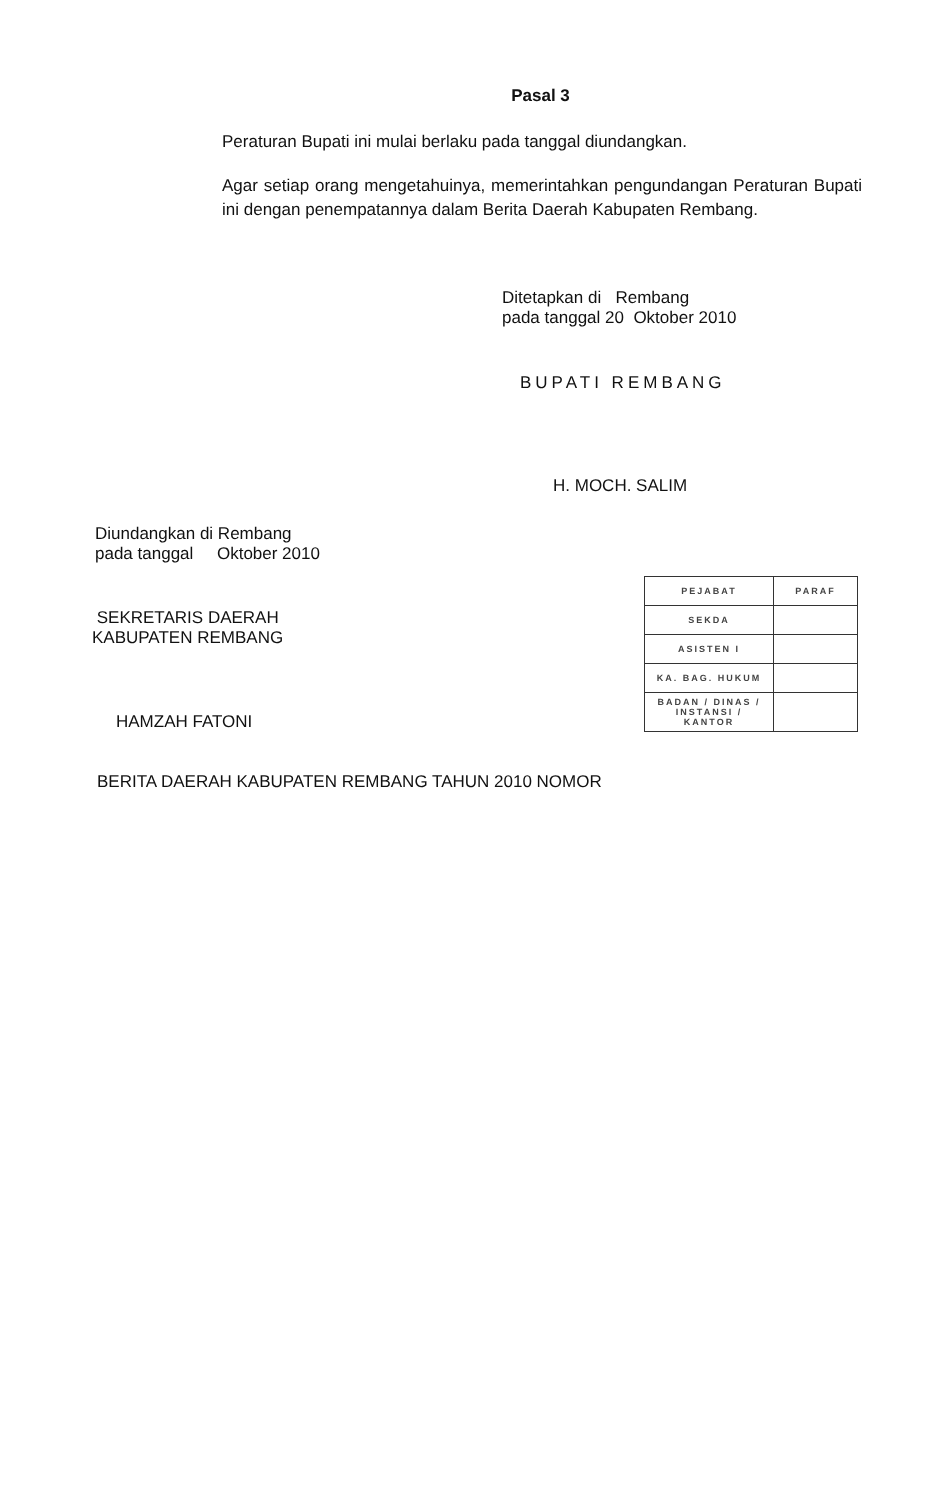Pasal 3
Peraturan Bupati ini mulai berlaku pada tanggal diundangkan.
Agar setiap orang mengetahuinya, memerintahkan pengundangan Peraturan Bupati ini dengan penempatannya dalam Berita Daerah Kabupaten Rembang.
Ditetapkan di Rembang
pada tanggal 20 Oktober 2010
BUPATI REMBANG
H. MOCH. SALIM
Diundangkan di Rembang
pada tanggal Oktober 2010
SEKRETARIS DAERAH
KABUPATEN REMBANG
HAMZAH FATONI
| PEJABAT | PARAF |
| --- | --- |
| SEKDA | |
| ASISTEN I | |
| KA. BAG. HUKUM | |
| BADAN / DINAS / INSTANSI / KANTOR | |
BERITA DAERAH KABUPATEN REMBANG TAHUN 2010 NOMOR